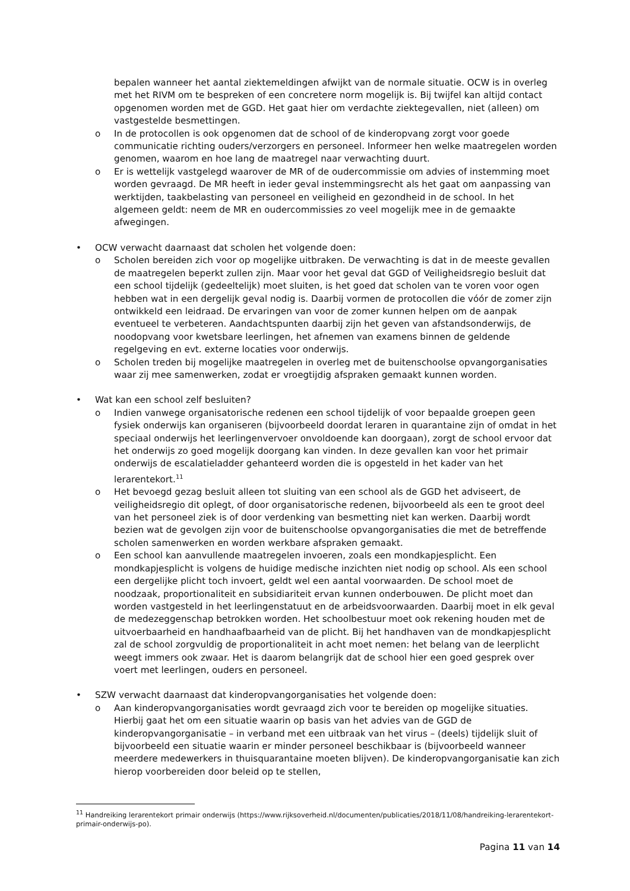bepalen wanneer het aantal ziektemeldingen afwijkt van de normale situatie. OCW is in overleg met het RIVM om te bespreken of een concretere norm mogelijk is. Bij twijfel kan altijd contact opgenomen worden met de GGD. Het gaat hier om verdachte ziektegevallen, niet (alleen) om vastgestelde besmettingen.
o In de protocollen is ook opgenomen dat de school of de kinderopvang zorgt voor goede communicatie richting ouders/verzorgers en personeel. Informeer hen welke maatregelen worden genomen, waarom en hoe lang de maatregel naar verwachting duurt.
o Er is wettelijk vastgelegd waarover de MR of de oudercommissie om advies of instemming moet worden gevraagd. De MR heeft in ieder geval instemmingsrecht als het gaat om aanpassing van werktijden, taakbelasting van personeel en veiligheid en gezondheid in de school. In het algemeen geldt: neem de MR en oudercommissies zo veel mogelijk mee in de gemaakte afwegingen.
• OCW verwacht daarnaast dat scholen het volgende doen:
o Scholen bereiden zich voor op mogelijke uitbraken. De verwachting is dat in de meeste gevallen de maatregelen beperkt zullen zijn. Maar voor het geval dat GGD of Veiligheidsregio besluit dat een school tijdelijk (gedeeltelijk) moet sluiten, is het goed dat scholen van te voren voor ogen hebben wat in een dergelijk geval nodig is. Daarbij vormen de protocollen die vóór de zomer zijn ontwikkeld een leidraad. De ervaringen van voor de zomer kunnen helpen om de aanpak eventueel te verbeteren. Aandachtspunten daarbij zijn het geven van afstandsonderwijs, de noodopvang voor kwetsbare leerlingen, het afnemen van examens binnen de geldende regelgeving en evt. externe locaties voor onderwijs.
o Scholen treden bij mogelijke maatregelen in overleg met de buitenschoolse opvangorganisaties waar zij mee samenwerken, zodat er vroegtijdig afspraken gemaakt kunnen worden.
• Wat kan een school zelf besluiten?
o Indien vanwege organisatorische redenen een school tijdelijk of voor bepaalde groepen geen fysiek onderwijs kan organiseren (bijvoorbeeld doordat leraren in quarantaine zijn of omdat in het speciaal onderwijs het leerlingenvervoer onvoldoende kan doorgaan), zorgt de school ervoor dat het onderwijs zo goed mogelijk doorgang kan vinden. In deze gevallen kan voor het primair onderwijs de escalatieladder gehanteerd worden die is opgesteld in het kader van het lerarentekort.<sup>11</sup>
o Het bevoegd gezag besluit alleen tot sluiting van een school als de GGD het adviseert, de veiligheidsregio dit oplegt, of door organisatorische redenen, bijvoorbeeld als een te groot deel van het personeel ziek is of door verdenking van besmetting niet kan werken. Daarbij wordt bezien wat de gevolgen zijn voor de buitenschoolse opvangorganisaties die met de betreffende scholen samenwerken en worden werkbare afspraken gemaakt.
o Een school kan aanvullende maatregelen invoeren, zoals een mondkapjesplicht. Een mondkapjesplicht is volgens de huidige medische inzichten niet nodig op school. Als een school een dergelijke plicht toch invoert, geldt wel een aantal voorwaarden. De school moet de noodzaak, proportionaliteit en subsidiariteit ervan kunnen onderbouwen. De plicht moet dan worden vastgesteld in het leerlingenstatuut en de arbeidsvoorwaarden. Daarbij moet in elk geval de medezeggenschap betrokken worden. Het schoolbestuur moet ook rekening houden met de uitvoerbaarheid en handhaafbaarheid van de plicht. Bij het handhaven van de mondkapjesplicht zal de school zorgvuldig de proportionaliteit in acht moet nemen: het belang van de leerplicht weegt immers ook zwaar. Het is daarom belangrijk dat de school hier een goed gesprek over voert met leerlingen, ouders en personeel.
• SZW verwacht daarnaast dat kinderopvangorganisaties het volgende doen:
o Aan kinderopvangorganisaties wordt gevraagd zich voor te bereiden op mogelijke situaties. Hierbij gaat het om een situatie waarin op basis van het advies van de GGD de kinderopvangorganisatie – in verband met een uitbraak van het virus – (deels) tijdelijk sluit of bijvoorbeeld een situatie waarin er minder personeel beschikbaar is (bijvoorbeeld wanneer meerdere medewerkers in thuisquarantaine moeten blijven). De kinderopvangorganisatie kan zich hierop voorbereiden door beleid op te stellen,
<sup>11</sup> Handreiking lerarentekort primair onderwijs (https://www.rijksoverheid.nl/documenten/publicaties/2018/11/08/handreiking-lerarentekort-primair-onderwijs-po).
Pagina 11 van 14